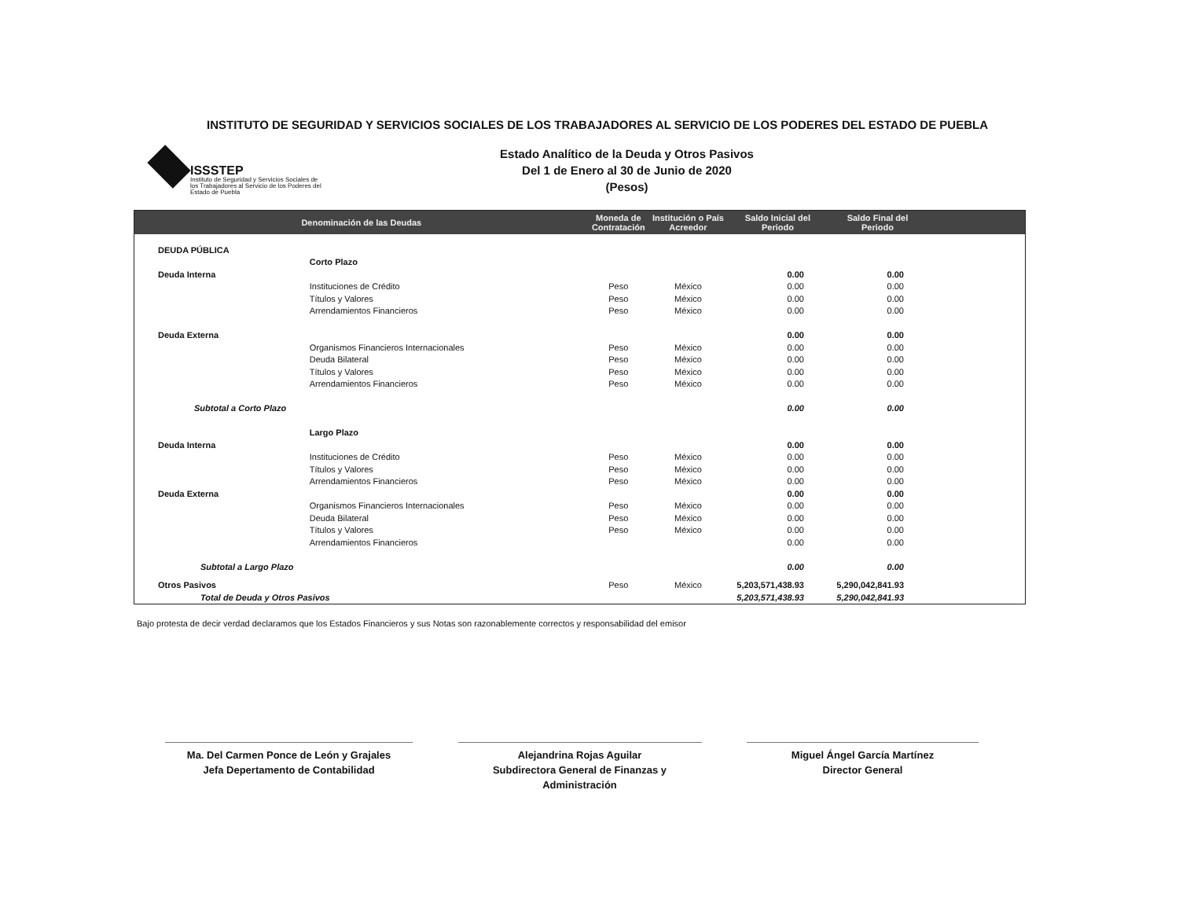INSTITUTO DE SEGURIDAD Y SERVICIOS SOCIALES DE LOS TRABAJADORES AL SERVICIO DE LOS PODERES DEL ESTADO DE PUEBLA
ISSSTEP
Instituto de Seguridad y Servicios Sociales de los Trabajadores al Servicio de los Poderes del Estado de Puebla
Estado Analítico de la Deuda y Otros Pasivos
Del 1 de Enero al 30 de Junio de 2020
(Pesos)
| Denominación de las Deudas | | Moneda de Contratación | Institución o País Acreedor | Saldo Inicial del Periodo | Saldo Final del Periodo | |
| --- | --- | --- | --- | --- | --- | --- |
| DEUDA PÚBLICA | | | | | | |
| | Corto Plazo | | | | | |
| Deuda Interna | | | | 0.00 | 0.00 | |
| | Instituciones de Crédito | Peso | México | 0.00 | 0.00 | |
| | Títulos y Valores | Peso | México | 0.00 | 0.00 | |
| | Arrendamientos Financieros | Peso | México | 0.00 | 0.00 | |
| Deuda Externa | | | | 0.00 | 0.00 | |
| | Organismos Financieros Internacionales | Peso | México | 0.00 | 0.00 | |
| | Deuda Bilateral | Peso | México | 0.00 | 0.00 | |
| | Títulos y Valores | Peso | México | 0.00 | 0.00 | |
| | Arrendamientos Financieros | Peso | México | 0.00 | 0.00 | |
| Subtotal a Corto Plazo | | | | 0.00 | 0.00 | |
| | Largo Plazo | | | | | |
| Deuda Interna | | | | 0.00 | 0.00 | |
| | Instituciones de Crédito | Peso | México | 0.00 | 0.00 | |
| | Títulos y Valores | Peso | México | 0.00 | 0.00 | |
| | Arrendamientos Financieros | Peso | México | 0.00 | 0.00 | |
| Deuda Externa | | | | 0.00 | 0.00 | |
| | Organismos Financieros Internacionales | Peso | México | 0.00 | 0.00 | |
| | Deuda Bilateral | Peso | México | 0.00 | 0.00 | |
| | Títulos y Valores | Peso | México | 0.00 | 0.00 | |
| | Arrendamientos Financieros | | | 0.00 | 0.00 | |
| Subtotal a Largo Plazo | | | | 0.00 | 0.00 | |
| Otros Pasivos | | Peso | México | 5,203,571,438.93 | 5,290,042,841.93 | |
| Total de Deuda y Otros Pasivos | | | | 5,203,571,438.93 | 5,290,042,841.93 | |
Bajo protesta de decir verdad declaramos que los Estados Financieros y sus Notas son razonablemente correctos y responsabilidad del emisor
Ma. Del Carmen Ponce de León y Grajales
Jefa Depertamento de Contabilidad
Alejandrina Rojas Aguilar
Subdirectora General de Finanzas y Administración
Miguel Ángel García Martínez
Director General